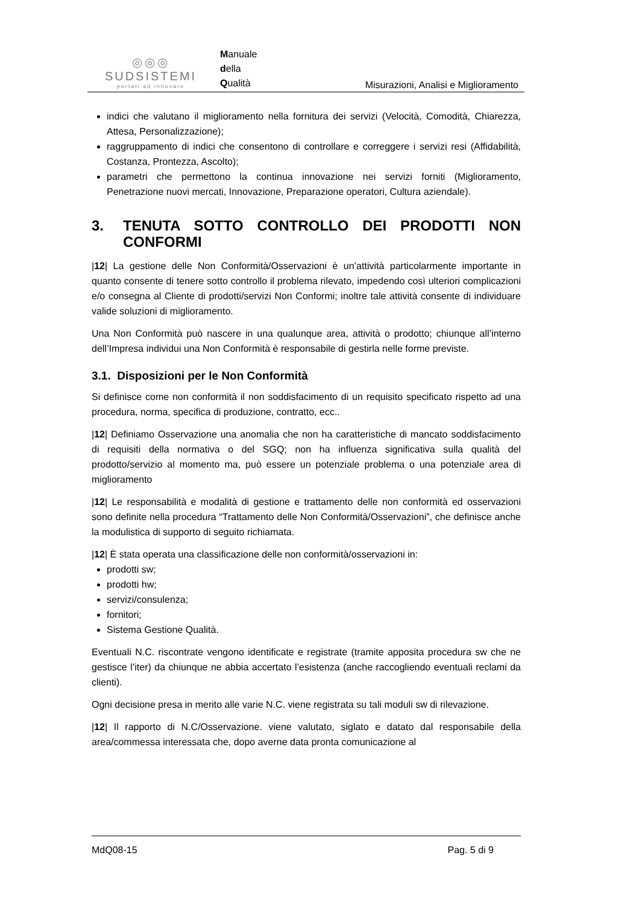◎◎◎
SUDSISTEMI
portati ad innovare
Manuale
della
Qualità
Misurazioni, Analisi e Miglioramento
indici che valutano il miglioramento nella fornitura dei servizi (Velocità, Comodità, Chiarezza, Attesa, Personalizzazione);
raggruppamento di indici che consentono di controllare e correggere i servizi resi (Affidabilità, Costanza, Prontezza, Ascolto);
parametri che permettono la continua innovazione nei servizi forniti (Miglioramento, Penetrazione nuovi mercati, Innovazione, Preparazione operatori, Cultura aziendale).
3. TENUTA SOTTO CONTROLLO DEI PRODOTTI NON CONFORMI
|12| La gestione delle Non Conformità/Osservazioni è un’attività particolarmente importante in quanto consente di tenere sotto controllo il problema rilevato, impedendo così ulteriori complicazioni e/o consegna al Cliente di prodotti/servizi Non Conformi; inoltre tale attività consente di individuare valide soluzioni di miglioramento.
Una Non Conformità può nascere in una qualunque area, attività o prodotto; chiunque all’interno dell’Impresa individui una Non Conformità è responsabile di gestirla nelle forme previste.
3.1. Disposizioni per le Non Conformità
Si definisce come non conformità il non soddisfacimento di un requisito specificato rispetto ad una procedura, norma, specifica di produzione, contratto, ecc..
|12| Definiamo Osservazione una anomalia che non ha caratteristiche di mancato soddisfacimento di requisiti della normativa o del SGQ; non ha influenza significativa sulla qualità del prodotto/servizio al momento ma, può essere un potenziale problema o una potenziale area di miglioramento
|12| Le responsabilità e modalità di gestione e trattamento delle non conformità ed osservazioni sono definite nella procedura “Trattamento delle Non Conformità/Osservazioni”, che definisce anche la modulistica di supporto di seguito richiamata.
|12| È stata operata una classificazione delle non conformità/osservazioni in:
prodotti sw;
prodotti hw;
servizi/consulenza;
fornitori;
Sistema Gestione Qualità.
Eventuali N.C. riscontrate vengono identificate e registrate (tramite apposita procedura sw che ne gestisce l’iter) da chiunque ne abbia accertato l’esistenza (anche raccogliendo eventuali reclami da clienti).
Ogni decisione presa in merito alle varie N.C. viene registrata su tali moduli sw di rilevazione.
|12| Il rapporto di N.C/Osservazione. viene valutato, siglato e datato dal responsabile della area/commessa interessata che, dopo averne data pronta comunicazione al
MdQ08-15 Pag. 5 di 9